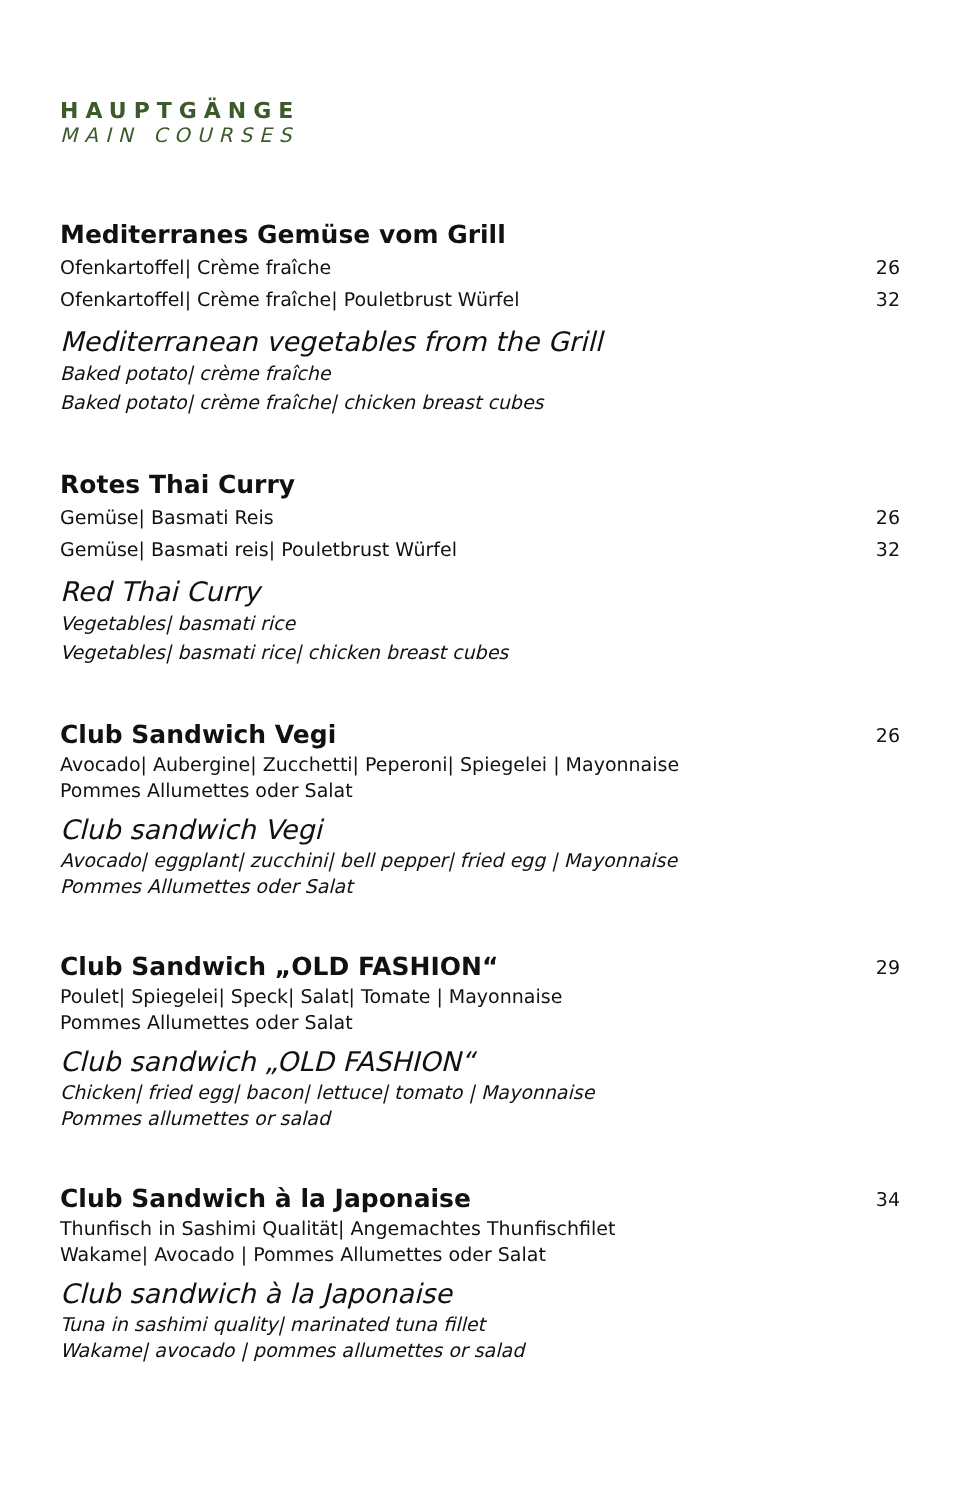HAUPTGÄNGE
MAIN COURSES
Mediterranes Gemüse vom Grill
Ofenkartoffel| Crème fraîche 26
Ofenkartoffel| Crème fraîche| Pouletbrust Würfel 32
Mediterranean vegetables from the Grill
Baked potato| crème fraîche
Baked potato| crème fraîche| chicken breast cubes
Rotes Thai Curry
Gemüse| Basmati Reis 26
Gemüse| Basmati reis| Pouletbrust Würfel 32
Red Thai Curry
Vegetables| basmati rice
Vegetables| basmati rice| chicken breast cubes
Club Sandwich Vegi 26
Avocado| Aubergine| Zucchetti| Peperoni| Spiegelei | Mayonnaise
Pommes Allumettes oder Salat
Club sandwich Vegi
Avocado| eggplant| zucchini| bell pepper| fried egg | Mayonnaise
Pommes Allumettes oder Salat
Club Sandwich „OLD FASHION“29
Poulet| Spiegelei| Speck| Salat| Tomate | Mayonnaise
Pommes Allumettes oder Salat
Club sandwich „OLD FASHION“
Chicken| fried egg| bacon| lettuce| tomato | Mayonnaise
Pommes allumettes or salad
Club Sandwich à la Japonaise 34
Thunfisch in Sashimi Qualität| Angemachtes Thunfischfilet
Wakame| Avocado | Pommes Allumettes oder Salat
Club sandwich à la Japonaise
Tuna in sashimi quality| marinated tuna fillet
Wakame| avocado | pommes allumettes or salad